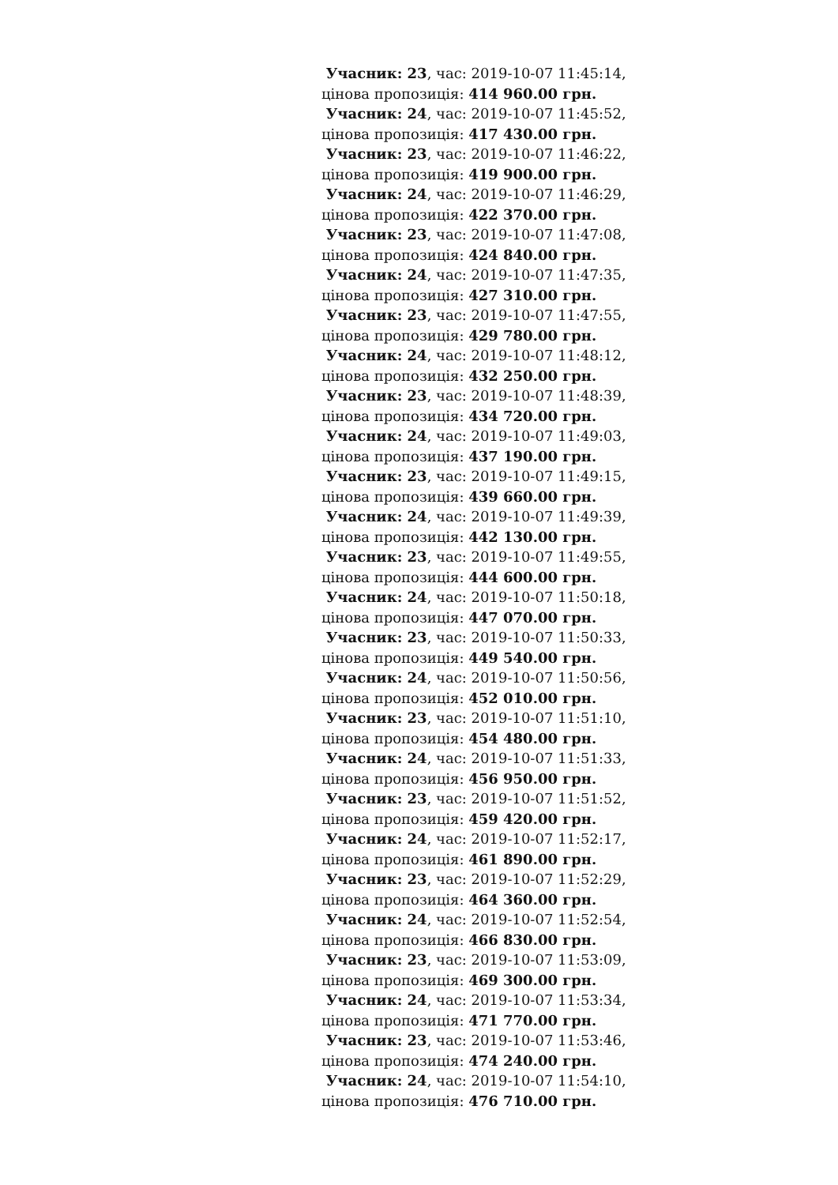Учасник: 23, час: 2019-10-07 11:45:14,
цінова пропозиція: 414 960.00 грн.
Учасник: 24, час: 2019-10-07 11:45:52,
цінова пропозиція: 417 430.00 грн.
Учасник: 23, час: 2019-10-07 11:46:22,
цінова пропозиція: 419 900.00 грн.
Учасник: 24, час: 2019-10-07 11:46:29,
цінова пропозиція: 422 370.00 грн.
Учасник: 23, час: 2019-10-07 11:47:08,
цінова пропозиція: 424 840.00 грн.
Учасник: 24, час: 2019-10-07 11:47:35,
цінова пропозиція: 427 310.00 грн.
Учасник: 23, час: 2019-10-07 11:47:55,
цінова пропозиція: 429 780.00 грн.
Учасник: 24, час: 2019-10-07 11:48:12,
цінова пропозиція: 432 250.00 грн.
Учасник: 23, час: 2019-10-07 11:48:39,
цінова пропозиція: 434 720.00 грн.
Учасник: 24, час: 2019-10-07 11:49:03,
цінова пропозиція: 437 190.00 грн.
Учасник: 23, час: 2019-10-07 11:49:15,
цінова пропозиція: 439 660.00 грн.
Учасник: 24, час: 2019-10-07 11:49:39,
цінова пропозиція: 442 130.00 грн.
Учасник: 23, час: 2019-10-07 11:49:55,
цінова пропозиція: 444 600.00 грн.
Учасник: 24, час: 2019-10-07 11:50:18,
цінова пропозиція: 447 070.00 грн.
Учасник: 23, час: 2019-10-07 11:50:33,
цінова пропозиція: 449 540.00 грн.
Учасник: 24, час: 2019-10-07 11:50:56,
цінова пропозиція: 452 010.00 грн.
Учасник: 23, час: 2019-10-07 11:51:10,
цінова пропозиція: 454 480.00 грн.
Учасник: 24, час: 2019-10-07 11:51:33,
цінова пропозиція: 456 950.00 грн.
Учасник: 23, час: 2019-10-07 11:51:52,
цінова пропозиція: 459 420.00 грн.
Учасник: 24, час: 2019-10-07 11:52:17,
цінова пропозиція: 461 890.00 грн.
Учасник: 23, час: 2019-10-07 11:52:29,
цінова пропозиція: 464 360.00 грн.
Учасник: 24, час: 2019-10-07 11:52:54,
цінова пропозиція: 466 830.00 грн.
Учасник: 23, час: 2019-10-07 11:53:09,
цінова пропозиція: 469 300.00 грн.
Учасник: 24, час: 2019-10-07 11:53:34,
цінова пропозиція: 471 770.00 грн.
Учасник: 23, час: 2019-10-07 11:53:46,
цінова пропозиція: 474 240.00 грн.
Учасник: 24, час: 2019-10-07 11:54:10,
цінова пропозиція: 476 710.00 грн.